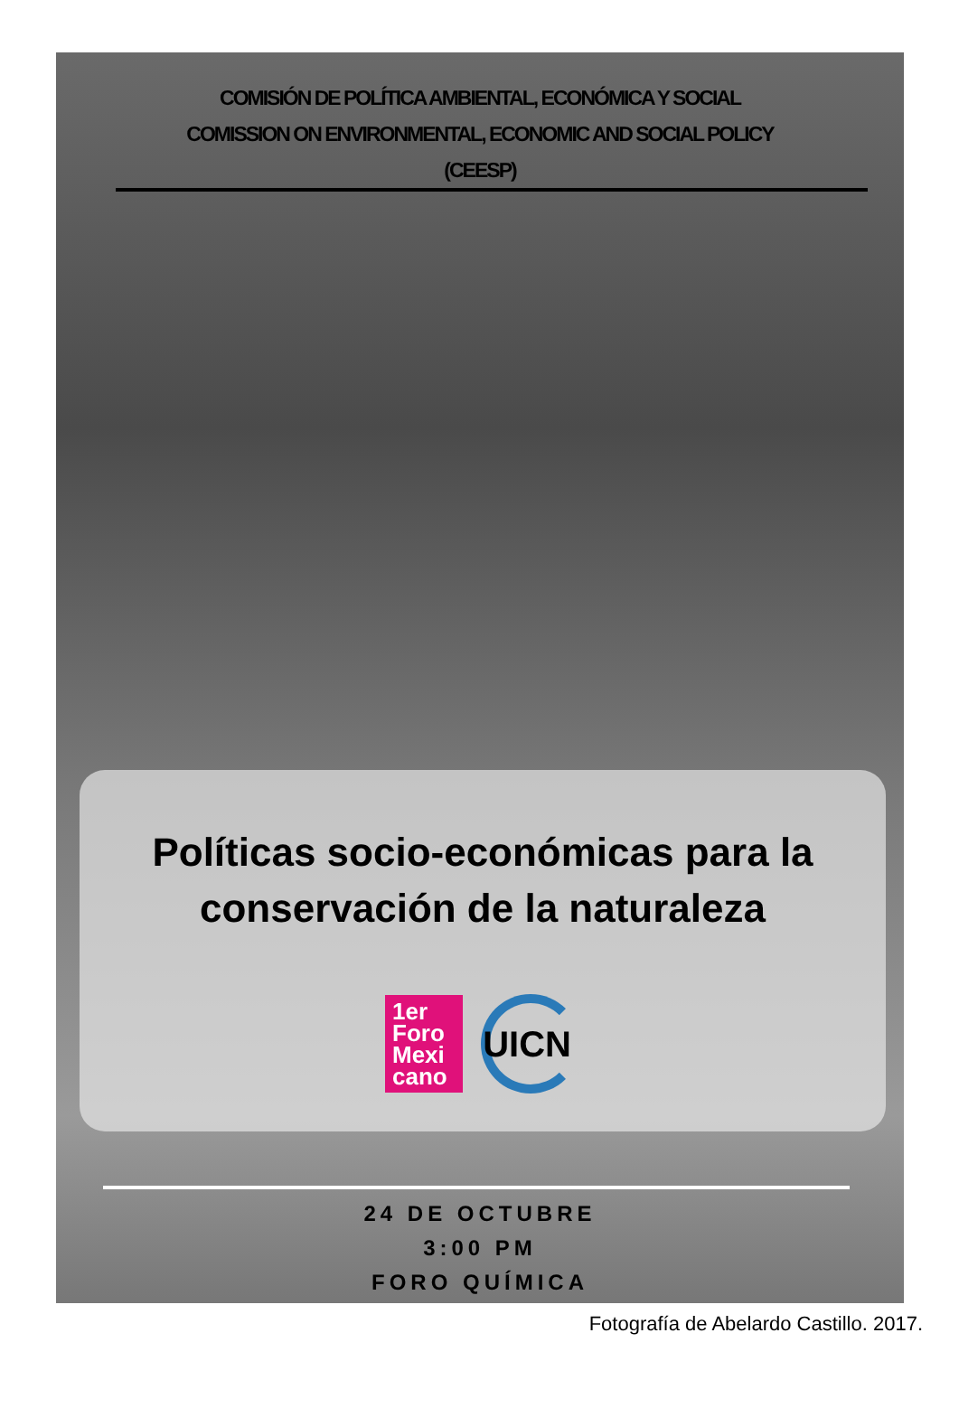COMISIÓN DE POLÍTICA AMBIENTAL, ECONÓMICA Y SOCIAL
COMISSION ON ENVIRONMENTAL, ECONOMIC AND SOCIAL POLICY
(CEESP)
Políticas socio-económicas para la conservación de la naturaleza
1er
Foro
Mexi
cano
UICN
24 DE OCTUBRE
3:00 PM
FORO QUÍMICA
Fotografía de Abelardo Castillo. 2017.